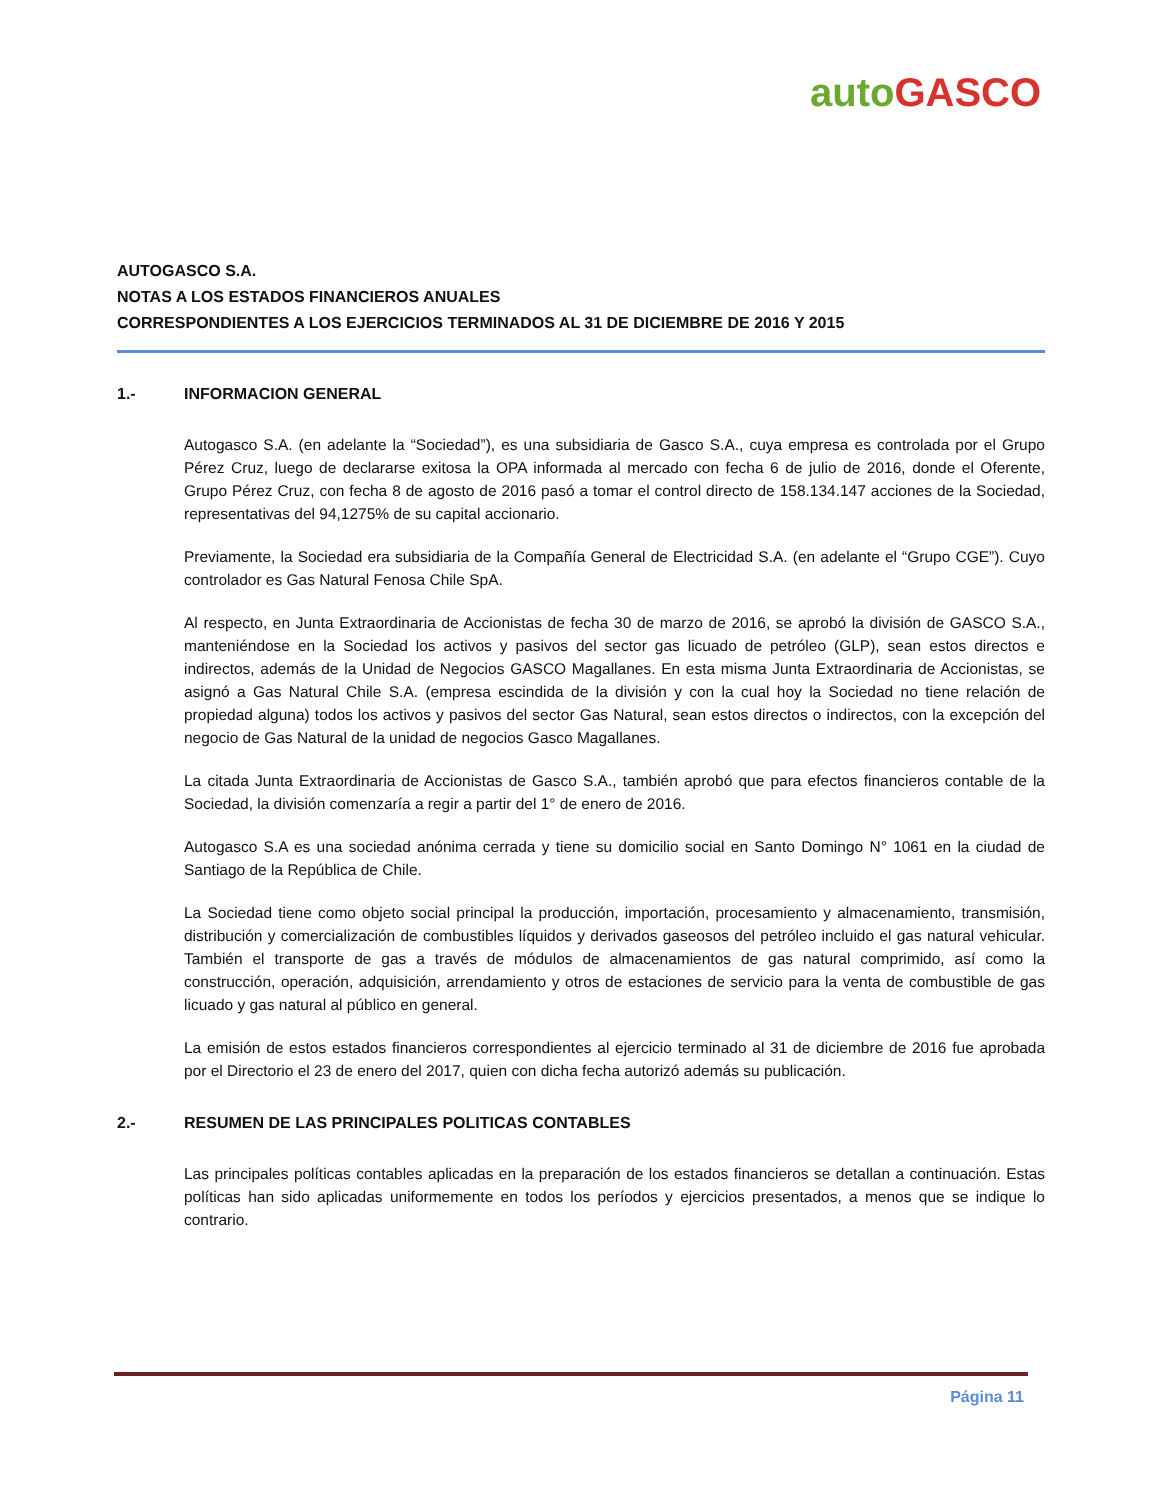auto GASCO
AUTOGASCO S.A.
NOTAS A LOS ESTADOS FINANCIEROS ANUALES
CORRESPONDIENTES A LOS EJERCICIOS TERMINADOS AL 31 DE DICIEMBRE DE 2016 Y 2015
1.- INFORMACION GENERAL
Autogasco S.A. (en adelante la “Sociedad”), es una subsidiaria de Gasco S.A., cuya empresa es controlada por el Grupo Pérez Cruz, luego de declararse exitosa la OPA informada al mercado con fecha 6 de julio de 2016, donde el Oferente, Grupo Pérez Cruz, con fecha 8 de agosto de 2016 pasó a tomar el control directo de 158.134.147 acciones de la Sociedad, representativas del 94,1275% de su capital accionario.
Previamente, la Sociedad era subsidiaria de la Compañía General de Electricidad S.A. (en adelante el “Grupo CGE”). Cuyo controlador es Gas Natural Fenosa Chile SpA.
Al respecto, en Junta Extraordinaria de Accionistas de fecha 30 de marzo de 2016, se aprobó la división de GASCO S.A., manteniéndose en la Sociedad los activos y pasivos del sector gas licuado de petróleo (GLP), sean estos directos e indirectos, además de la Unidad de Negocios GASCO Magallanes. En esta misma Junta Extraordinaria de Accionistas, se asignó a Gas Natural Chile S.A. (empresa escindida de la división y con la cual hoy la Sociedad no tiene relación de propiedad alguna) todos los activos y pasivos del sector Gas Natural, sean estos directos o indirectos, con la excepción del negocio de Gas Natural de la unidad de negocios Gasco Magallanes.
La citada Junta Extraordinaria de Accionistas de Gasco S.A., también aprobó que para efectos financieros contable de la Sociedad, la división comenzaría a regir a partir del 1° de enero de 2016.
Autogasco S.A es una sociedad anónima cerrada y tiene su domicilio social en Santo Domingo N° 1061 en la ciudad de Santiago de la República de Chile.
La Sociedad tiene como objeto social principal la producción, importación, procesamiento y almacenamiento, transmisión, distribución y comercialización de combustibles líquidos y derivados gaseosos del petróleo incluido el gas natural vehicular. También el transporte de gas a través de módulos de almacenamientos de gas natural comprimido, así como la construcción, operación, adquisición, arrendamiento y otros de estaciones de servicio para la venta de combustible de gas licuado y gas natural al público en general.
La emisión de estos estados financieros correspondientes al ejercicio terminado al 31 de diciembre de 2016 fue aprobada por el Directorio el 23 de enero del 2017, quien con dicha fecha autorizó además su publicación.
2.- RESUMEN DE LAS PRINCIPALES POLITICAS CONTABLES
Las principales políticas contables aplicadas en la preparación de los estados financieros se detallan a continuación. Estas políticas han sido aplicadas uniformemente en todos los períodos y ejercicios presentados, a menos que se indique lo contrario.
Página 11